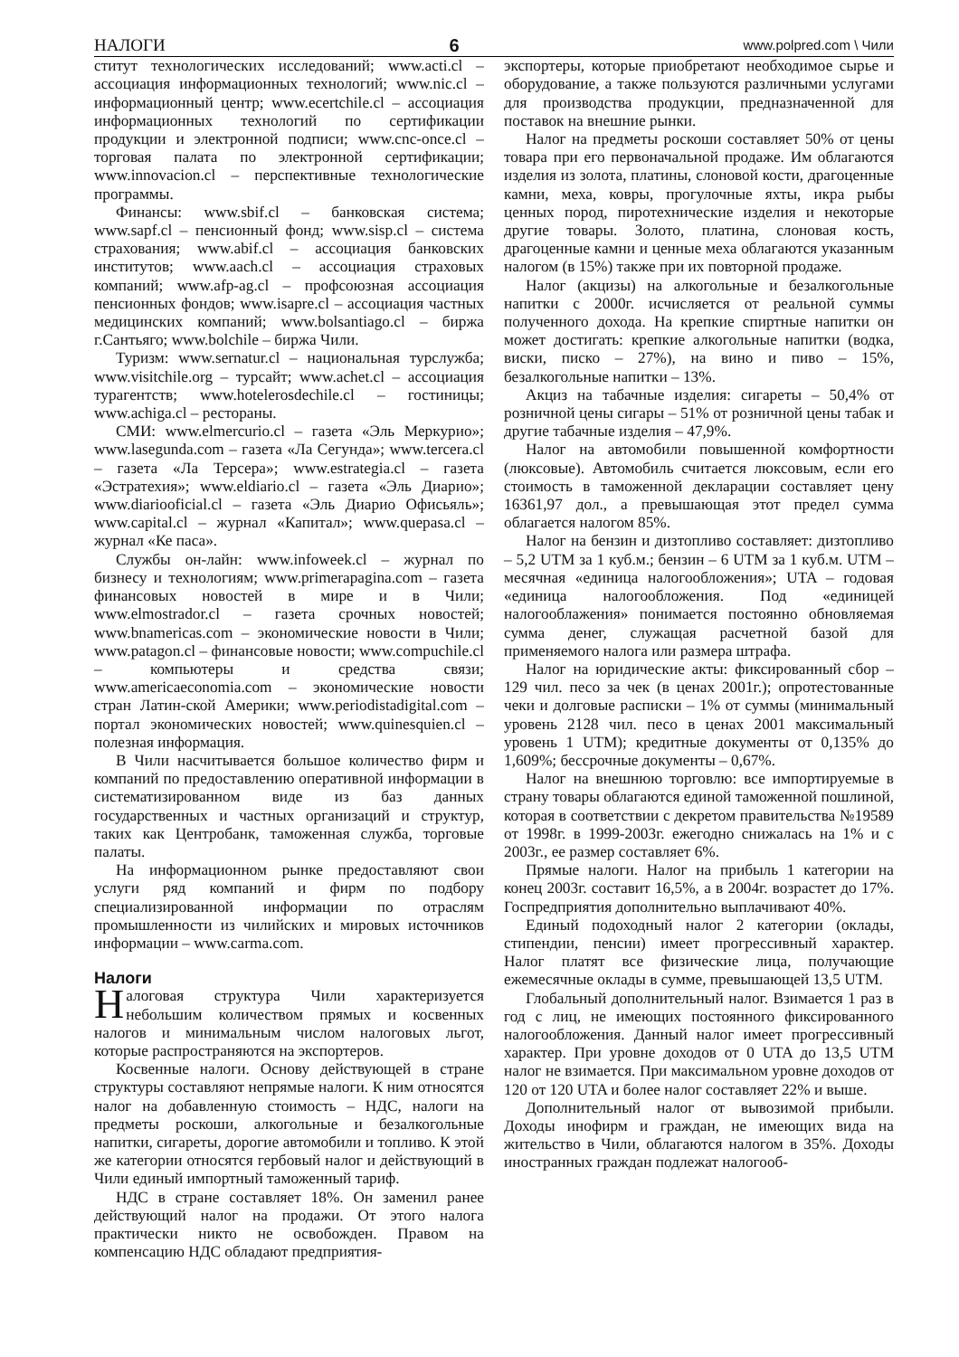НАЛОГИ 6 www.polpred.com \ Чили
ститут технологических исследований; www.acti.cl – ассоциация информационных технологий; www.nic.cl – информационный центр; www.ecertchile.cl – ассоциация информационных технологий по сертификации продукции и электронной подписи; www.cnc-once.cl – торговая палата по электронной сертификации; www.innovacion.cl – перспективные технологические программы.
Финансы: www.sbif.cl – банковская система; www.sapf.cl – пенсионный фонд; www.sisp.cl – система страхования; www.abif.cl – ассоциация банковских институтов; www.aach.cl – ассоциация страховых компаний; www.afp-ag.cl – профсоюзная ассоциация пенсионных фондов; www.isapre.cl – ассоциация частных медицинских компаний; www.bolsantiago.cl – биржа г.Сантьяго; www.bolchile – биржа Чили.
Туризм: www.sernatur.cl – национальная турслужба; www.visitchile.org – турсайт; www.achet.cl – ассоциация турагентств; www.hotelerosdechile.cl – гостиницы; www.achiga.cl – рестораны.
СМИ: www.elmercurio.cl – газета «Эль Меркурио»; www.lasegunda.com – газета «Ла Сегунда»; www.tercera.cl – газета «Ла Терсера»; www.estrategia.cl – газета «Эстратехия»; www.eldiario.cl – газета «Эль Диарио»; www.diariooficial.cl – газета «Эль Диарио Офисьяль»; www.capital.cl – журнал «Капитал»; www.quepasa.cl – журнал «Ке паса».
Службы он-лайн: www.infoweek.cl – журнал по бизнесу и технологиям; www.primerapagina.com – газета финансовых новостей в мире и в Чили; www.elmostrador.cl – газета срочных новостей; www.bnamericas.com – экономические новости в Чили; www.patagon.cl – финансовые новости; www.compuchile.cl – компьютеры и средства связи; www.americaeconomia.com – экономические новости стран Латин-ской Америки; www.periodistadigital.com – портал экономических новостей; www.quinesquien.cl – полезная информация.
В Чили насчитывается большое количество фирм и компаний по предоставлению оперативной информации в систематизированном виде из баз данных государственных и частных организаций и структур, таких как Центробанк, таможенная служба, торговые палаты.
На информационном рынке предоставляют свои услуги ряд компаний и фирм по подбору специализированной информации по отраслям промышленности из чилийских и мировых источников информации – www.carma.com.
Налоги
Налоговая структура Чили характеризуется небольшим количеством прямых и косвенных налогов и минимальным числом налоговых льгот, которые распространяются на экспортеров.
Косвенные налоги. Основу действующей в стране структуры составляют непрямые налоги. К ним относятся налог на добавленную стоимость – НДС, налоги на предметы роскоши, алкогольные и безалкогольные напитки, сигареты, дорогие автомобили и топливо. К этой же категории относятся гербовый налог и действующий в Чили единый импортный таможенный тариф.
НДС в стране составляет 18%. Он заменил ранее действующий налог на продажи. От этого налога практически никто не освобожден. Правом на компенсацию НДС обладают предприятия-
экспортеры, которые приобретают необходимое сырье и оборудование, а также пользуются различными услугами для производства продукции, предназначенной для поставок на внешние рынки.
Налог на предметы роскоши составляет 50% от цены товара при его первоначальной продаже. Им облагаются изделия из золота, платины, слоновой кости, драгоценные камни, меха, ковры, прогулочные яхты, икра рыбы ценных пород, пиротехнические изделия и некоторые другие товары. Золото, платина, слоновая кость, драгоценные камни и ценные меха облагаются указанным налогом (в 15%) также при их повторной продаже.
Налог (акцизы) на алкогольные и безалкогольные напитки с 2000г. исчисляется от реальной суммы полученного дохода. На крепкие спиртные напитки он может достигать: крепкие алкогольные напитки (водка, виски, писко – 27%), на вино и пиво – 15%, безалкогольные напитки – 13%.
Акциз на табачные изделия: сигареты – 50,4% от розничной цены сигары – 51% от розничной цены табак и другие табачные изделия – 47,9%.
Налог на автомобили повышенной комфортности (люксовые). Автомобиль считается люксовым, если его стоимость в таможенной декларации составляет цену 16361,97 дол., а превышающая этот предел сумма облагается налогом 85%.
Налог на бензин и дизтопливо составляет: дизтопливо – 5,2 UTM за 1 куб.м.; бензин – 6 UTM за 1 куб.м. UTM – месячная «единица налогообложения»; UTA – годовая «единица налогообложения. Под «единицей налогооблажения» понимается постоянно обновляемая сумма денег, служащая расчетной базой для применяемого налога или размера штрафа.
Налог на юридические акты: фиксированный сбор – 129 чил. песо за чек (в ценах 2001г.); опротестованные чеки и долговые расписки – 1% от суммы (минимальный уровень 2128 чил. песо в ценах 2001 максимальный уровень 1 UTM); кредитные документы от 0,135% до 1,609%; бессрочные документы – 0,67%.
Налог на внешнюю торговлю: все импортируемые в страну товары облагаются единой таможенной пошлиной, которая в соответствии с декретом правительства №19589 от 1998г. в 1999-2003г. ежегодно снижалась на 1% и с 2003г., ее размер составляет 6%.
Прямые налоги. Налог на прибыль 1 категории на конец 2003г. составит 16,5%, а в 2004г. возрастет до 17%. Госпредприятия дополнительно выплачивают 40%.
Единый подоходный налог 2 категории (оклады, стипендии, пенсии) имеет прогрессивный характер. Налог платят все физические лица, получающие ежемесячные оклады в сумме, превышающей 13,5 UTM.
Глобальный дополнительный налог. Взимается 1 раз в год с лиц, не имеющих постоянного фиксированного налогообложения. Данный налог имеет прогрессивный характер. При уровне доходов от 0 UTA до 13,5 UTM налог не взимается. При максимальном уровне доходов от 120 от 120 UTA и более налог составляет 22% и выше.
Дополнительный налог от вывозимой прибыли. Доходы инофирм и граждан, не имеющих вида на жительство в Чили, облагаются налогом в 35%. Доходы иностранных граждан подлежат налогооб-